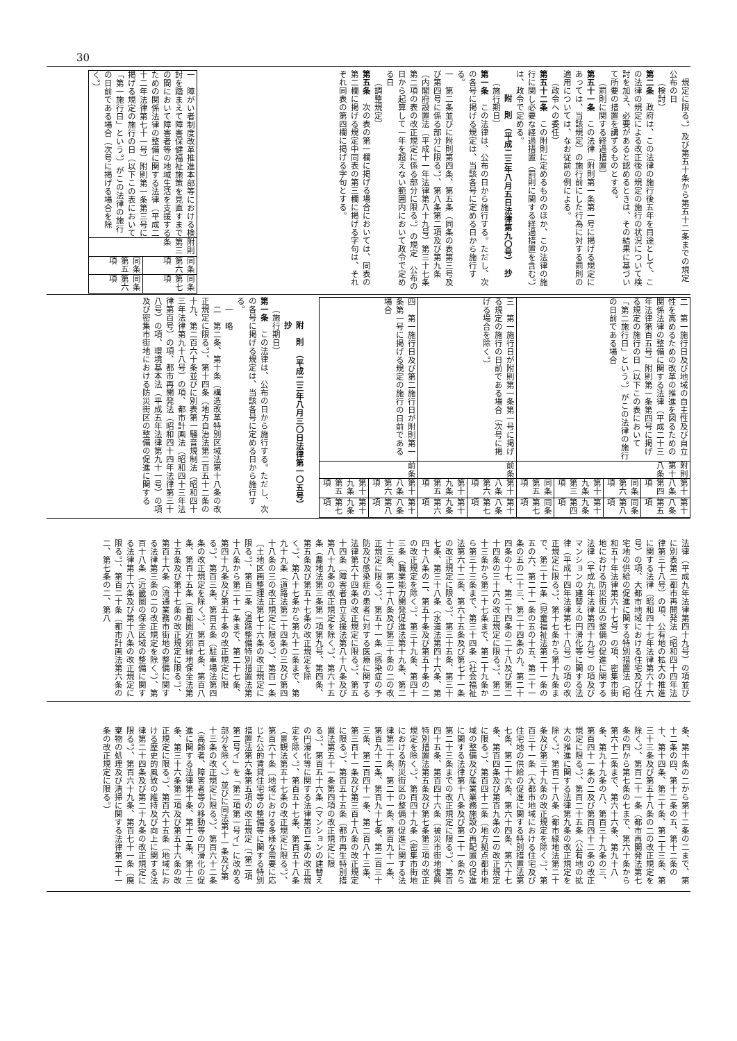30
規定に限る。）及び第五十条から第五十二条までの規定　公布の日
（検討）
第二条　政府は、この法律の施行後五年を目途として、この法律の規定による改正後の規定の施行の状況について検討を加え、必要があると認めるときは、その結果に基づいて所要の措置を講ずるものとする。
（罰則に関する経過措置）
第五十一条　この法律（附則第一条第一号に掲げる規定にあっては、当該規定）の施行前にした行為に対する罰則の適用については、なお従前の例による。
（政令への委任）
第五十二条　この附則に定めるもののほか、この法律の施行に関し必要な経過措置（罰則に関する経過措置を含む。）は、政令で定める。
附　則　（平成二三年八月五日法律第九〇号）　抄
（施行期日）
第一条　この法律は、公布の日から施行する。ただし、次の各号に掲げる規定は、当該各号に定める日から施行する。
一　第二条並びに附則第四条、第五条（同条の表第三号及び第四号に係る部分に限る。）、第八条第二項及び第九条（内閣府設置法（平成十一年法律第八十九号）第三十七条第二項の表の改正規定に係る部分に限る。）の規定　公布の日から起算して一年を超えない範囲内において政令で定める日
（調整規定）
第五条　次の表の第一欄に掲げる場合においては、同表の第二欄に掲げる規定中同表の第三欄に掲げる字句は、それぞれ同表の第四欄に掲げる字句とする。
| 一 障がい者制度改革推進本部等における検討を踏まえて障害保健福祉施策を見直すまでの間において障害者等の地域生活を支援するための関係法律の整備に関する法律（平成二十二年法律第七十一号）附則第一条第三号に掲げる規定の施行の日（以下この表において「第一施行日」という。）がこの法律の施行の日前である場合（次号に掲げる場合を除く。） | 附則第三条 | 同条第六項 | 同条第七項 |
| | | 同条第五項 | 同条第六項 |
| 二 第一施行日及び地域の自主性及び自立性を高めるための改革の推進を図るための関係法律の整備に関する法律（平成二十三年法律第百五号）附則第一条第四号に掲げる規定の施行の日（以下この表において「第二施行日」という。）がこの法律の施行の日前である場合 | 附則第十八条 | 第十八条第四項 | 第十八条第五項 |
| | | 同条第六項 | 同条第八項 |
| | | 第十九条第三項 | 第十九条第四項 |
| | | 同条第五項 | 同条第七項 |
| 三 第一施行日が附則第一条第一号に掲げる規定の施行の日前である場合（次号に掲げる場合を除く。） | 前条 | 第十八条第六項 | 第十八条第七項 |
| | | 第十九条第五項 | 第十九条第六項 |
| 四 第一施行日及び第二施行日が附則第一条第一号に掲げる規定の施行の日前である場合 | 前条 | 第十八条第六項 | 第十八条第八項 |
| | | 第十九条第五項 | 第十九条第七項 |
附　則　（平成二三年八月三〇日法律第一〇五号）　抄
（施行期日）
第一条　この法律は、公布の日から施行する。ただし、次の各号に掲げる規定は、当該各号に定める日から施行する。
一　略
二　第二条、第十条（構造改革特別区域法第十八条の改正規定に限る。）、第十四条（地方自治法第二百五十二条の十九、第二百六十条並びに別表第一騒音規制法（昭和四十三年法律第九十八号）の項、都市計画法（昭和四十三年法律第百号）の項、都市再開発法（昭和四十四年法律第三十八号）の項、環境基本法（平成五年法律第九十一号）の項及び密集市街地における防災街区の整備の促進に関する
法律（平成九年法律第四十九号）の項並びに別表第二都市再開発法（昭和四十四年法律第三十八号）の項、公有地の拡大の推進に関する法律（昭和四十七年法律第六十六号）の項、大都市地域における住宅及び住宅地の供給の促進に関する特別措置法（昭和五十年法律第六十七号）の項、密集市街地における防災街区の整備の促進に関する法律（平成九年法律第四十九号）の項及びマンションの建替えの円滑化等に関する法律（平成十四年法律第七十八号）の項の改正規定に限る。）、第十七条から第十九条まで、第二十二条（児童福祉法第二十一条の五の六、第二十一条の五の十五、第二十一条の五の二十三、第二十四条の九、第二十四条の十七、第二十四条の二十八及び第二十四条の三十六の改正規定に限る。）、第二十三条から第二十七条まで、第二十九条から第三十三条まで、第三十四条（社会福祉法第六十二条、第六十五条及び第七十一条の改正規定に限る。）、第三十五条、第三十七条、第三十八条（水道法第四十六条、第四十八条の二、第五十条及び第五十条の二の改正規定を除く。）、第三十九条、第四十三条（職業能力開発促進法第十九条、第二十三条、第二十八条及び第三十条の二の改正規定に限る。）、第五十一条（感染症の予防及び感染症の患者に対する医療に関する法律第六十四条の改正規定に限る。）、第五十四条（障害者自立支援法第八十八条及び第八十九条の改正規定を除く。）、第六十五条（農地法第三条第一項第九号、第四条、第五条及び第五十七条の改正規定を除く。）、第八十七条から第九十二条まで、第九十九条（道路法第二十四条の三及び第四十八条の三の改正規定に限る。）、第百一条（土地区画整理法第七十六条の改正規定に限る。）、第百二条（道路整備特別措置法第十八条から第二十一条まで、第二十七条、第四十九条及び第五十条の改正規定に限る。）、第百三条、第百五条（駐車場法第四条の改正規定を除く。）、第百七条、第百八条、第百十五条（首都圏近郊緑地保全法第十五条及び第十七条の改正規定に限る。）、第百十六条（流通業務市街地の整備に関する法律第三条の二の改正規定を除く。）、第百十八条（近畿圏の保全区域の整備に関する法律第十六条及び第十八条の改正規定に限る。）、第百二十条（都市計画法第六条の二、第七条の二、第八
条、第十条の二から第十二条の二まで、第十二条の四、第十二条の五、第十二条の十、第十四条、第二十条、第二十三条、第三十三条及び第五十八条の二の改正規定を除く。）、第百二十一条（都市再開発法第七条の四から第七条の七まで、第六十条から第六十二条まで、第六十六条、第九十八条、第九十九条の八、第百三十九条の三、第百四十一条の二及び第百四十二条の改正規定に限る。）、第百二十五条（公有地の拡大の推進に関する法律第九条の改正規定を除く。）、第百二十八条（都市緑地法第二十条及び第三十九条の改正規定を除く。）、第百三十一条（大都市地域における住宅及び住宅地の供給の促進に関する特別措置法第七条、第二十六条、第六十四条、第六十七条、第百四条及び第百九条の二の改正規定に限る。）、第百四十二条（地方拠点都市地域の整備及び産業業務施設の再配置の促進に関する法律第十八条及び第二十一条から第二十三条までの改正規定に限る。）、第百四十五条、第百四十六条（被災市街地復興特別措置法第五条及び第七条第三項の改正規定を除く。）、第百四十九条（密集市街地における防災街区の整備の促進に関する法律第二十条、第二十一条、第百九十一条、第百九十二条、第百九十七条、第二百三十三条、第二百四十一条、第二百八十三条、第三百十一条及び第三百十八条の改正規定に限る。）、第百五十五条（都市再生特別措置法第五十一条第四項の改正規定に限る。）、第百五十六条（マンションの建替えの円滑化等に関する法律第百二条の改正規定を除く。）、第百五十七条、第百五十八条（景観法第五十七条の改正規定に限る。）、第百六十条（地域における多様な需要に応じた公的賃貸住宅等の整備等に関する特別措置法第六条第五項の改正規定（「第二項第二号イ」を「第二項第一号イ」に改める部分を除く。）並びに同法第十一条及び第十三条の改正規定に限る。）、第百六十二条（高齢者、障害者等の移動等の円滑化の促進に関する法律第十条、第十二条、第十三条、第三十六条第二項及び第五十六条の改正規定に限る。）、第百六十五条（地域における歴史的風致の維持及び向上に関する法律第二十四条及び第二十九条の改正規定に限る。）、第百六十九条、第百七十一条（廃棄物の処理及び清掃に関する法律第二十一条の改正規定に限る。）